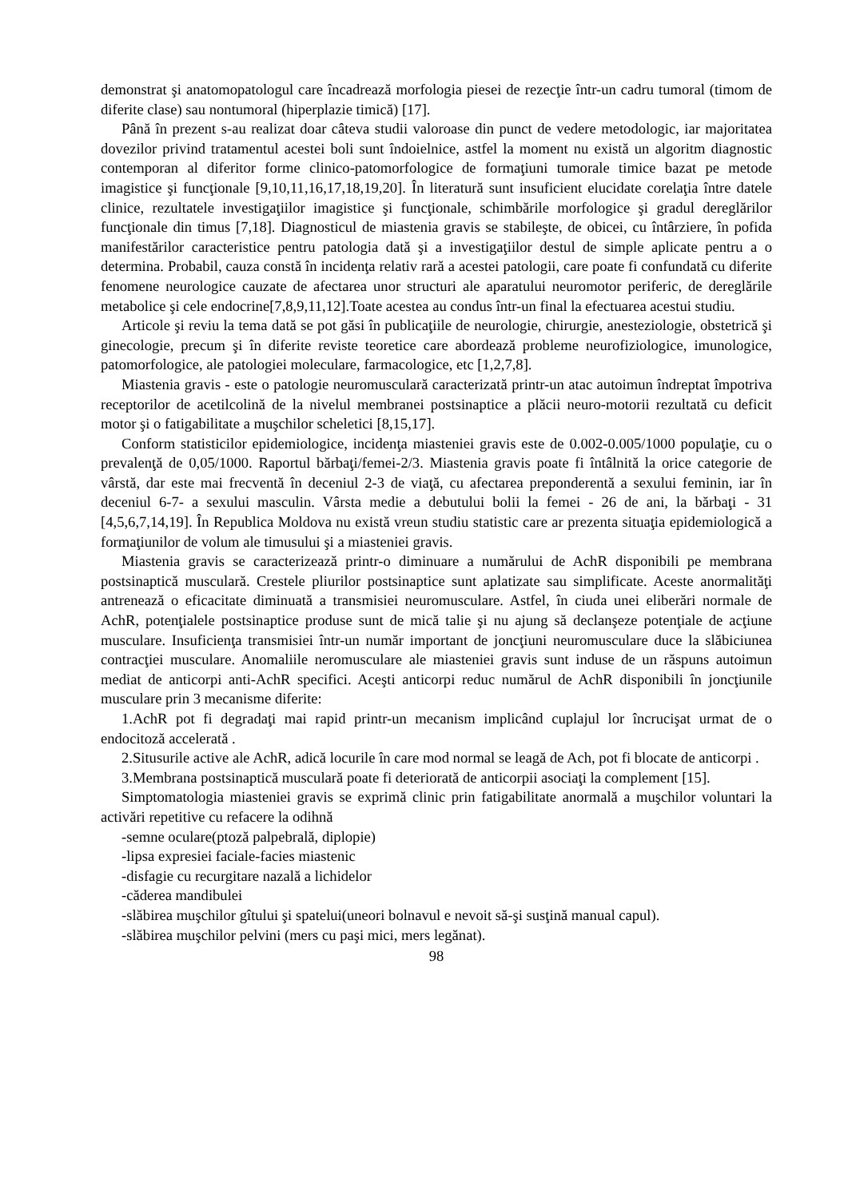demonstrat şi anatomopatologul care încadrează morfologia piesei de rezecţie într-un cadru tumoral (timom de diferite clase) sau nontumoral (hiperplazie timică) [17].
Până în prezent s-au realizat doar câteva studii valoroase din punct de vedere metodologic, iar majoritatea dovezilor privind tratamentul acestei boli sunt îndoielnice, astfel la moment nu există un algoritm diagnostic contemporan al diferitor forme clinico-patomorfologice de formaţiuni tumorale timice bazat pe metode imagistice şi funcţionale [9,10,11,16,17,18,19,20]. În literatură sunt insuficient elucidate corelaţia între datele clinice, rezultatele investigaţiilor imagistice şi funcţionale, schimbările morfologice şi gradul dereglărilor funcţionale din timus [7,18]. Diagnosticul de miastenia gravis se stabileşte, de obicei, cu întârziere, în pofida manifestărilor caracteristice pentru patologia dată şi a investigaţiilor destul de simple aplicate pentru a o determina. Probabil, cauza constă în incidenţa relativ rară a acestei patologii, care poate fi confundată cu diferite fenomene neurologice cauzate de afectarea unor structuri ale aparatului neuromotor periferic, de dereglările metabolice şi cele endocrine[7,8,9,11,12].Toate acestea au condus într-un final la efectuarea acestui studiu.
Articole şi reviu la tema dată se pot găsi în publicaţiile de neurologie, chirurgie, anesteziologie, obstetrică şi ginecologie, precum şi în diferite reviste teoretice care abordează probleme neurofiziologice, imunologice, patomorfologice, ale patologiei moleculare, farmacologice, etc [1,2,7,8].
Miastenia gravis - este o patologie neuromusculară caracterizată printr-un atac autoimun îndreptat împotriva receptorilor de acetilcolină de la nivelul membranei postsinaptice a plăcii neuro-motorii rezultată cu deficit motor şi o fatigabilitate a muşchilor scheletici [8,15,17].
Conform statisticilor epidemiologice, incidenţa miasteniei gravis este de 0.002-0.005/1000 populaţie, cu o prevalenţă de 0,05/1000. Raportul bărbaţi/femei-2/3. Miastenia gravis poate fi întâlnită la orice categorie de vârstă, dar este mai frecventă în deceniul 2-3 de viaţă, cu afectarea preponderentă a sexului feminin, iar în deceniul 6-7- a sexului masculin. Vârsta medie a debutului bolii la femei - 26 de ani, la bărbaţi - 31 [4,5,6,7,14,19]. În Republica Moldova nu există vreun studiu statistic care ar prezenta situaţia epidemiologică a formaţiunilor de volum ale timusului şi a miasteniei gravis.
Miastenia gravis se caracterizează printr-o diminuare a numărului de AchR disponibili pe membrana postsinaptică musculară. Crestele pliurilor postsinaptice sunt aplatizate sau simplificate. Aceste anormalităţi antrenează o eficacitate diminuată a transmisiei neuromusculare. Astfel, în ciuda unei eliberări normale de AchR, potenţialele postsinaptice produse sunt de mică talie şi nu ajung să declanşeze potenţiale de acţiune musculare. Insuficienţa transmisiei într-un număr important de joncţiuni neuromusculare duce la slăbiciunea contracţiei musculare. Anomaliile neromusculare ale miasteniei gravis sunt induse de un răspuns autoimun mediat de anticorpi anti-AchR specifici. Aceşti anticorpi reduc numărul de AchR disponibili în joncţiunile musculare prin 3 mecanisme diferite:
1.AchR pot fi degradaţi mai rapid printr-un mecanism implicând cuplajul lor încrucişat urmat de o endocitoză accelerată .
2.Situsurile active ale AchR, adică locurile în care mod normal se leagă de Ach, pot fi blocate de anticorpi .
3.Membrana postsinaptică musculară poate fi deteriorată de anticorpii asociaţi la complement [15].
Simptomatologia miasteniei gravis se exprimă clinic prin fatigabilitate anormală a muşchilor voluntari la activări repetitive cu refacere la odihnă
-semne oculare(ptoză palpebrală, diplopie)
-lipsa expresiei faciale-facies miastenic
-disfagie cu recurgitare nazală a lichidelor
-căderea mandibulei
-slăbirea muşchilor gîtului şi spatelui(uneori bolnavul e nevoit să-şi susţină manual capul).
-slăbirea muşchilor pelvini (mers cu paşi mici, mers legănat).
98